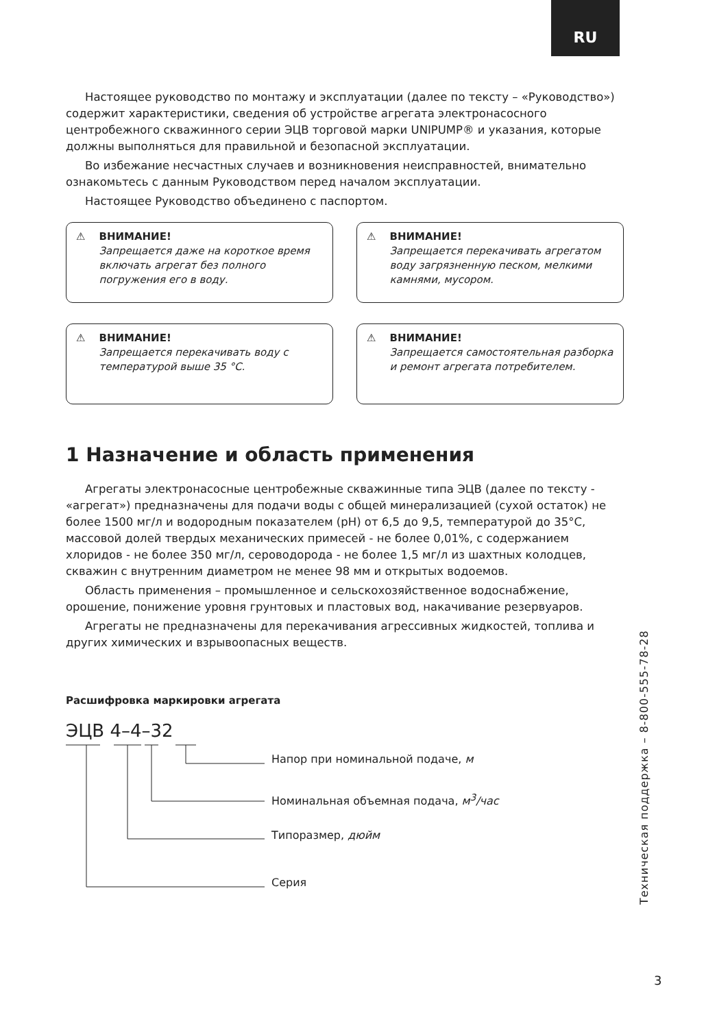RU
Настоящее руководство по монтажу и эксплуатации (далее по тексту – «Руководство») содержит характеристики, сведения об устройстве агрегата электронасосного центробежного скважинного серии ЭЦВ торговой марки UNIPUMP® и указания, которые должны выполняться для правильной и безопасной эксплуатации.
Во избежание несчастных случаев и возникновения неисправностей, внимательно ознакомьтесь с данным Руководством перед началом эксплуатации.
Настоящее Руководство объединено с паспортом.
⚠ ВНИМАНИЕ!
Запрещается даже на короткое время включать агрегат без полного погружения его в воду.
⚠ ВНИМАНИЕ!
Запрещается перекачивать агрегатом воду загрязненную песком, мелкими камнями, мусором.
⚠ ВНИМАНИЕ!
Запрещается перекачивать воду с температурой выше 35 °C.
⚠ ВНИМАНИЕ!
Запрещается самостоятельная разборка и ремонт агрегата потребителем.
1 Назначение и область применения
Агрегаты электронасосные центробежные скважинные типа ЭЦВ (далее по тексту - «агрегат») предназначены для подачи воды с общей минерализацией (сухой остаток) не более 1500 мг/л и водородным показателем (pH) от 6,5 до 9,5, температурой до 35°C, массовой долей твердых механических примесей - не более 0,01%, с содержанием хлоридов - не более 350 мг/л, сероводорода - не более 1,5 мг/л из шахтных колодцев, скважин с внутренним диаметром не менее 98 мм и открытых водоемов.
Область применения – промышленное и сельскохозяйственное водоснабжение, орошение, понижение уровня грунтовых и пластовых вод, накачивание резервуаров.
Агрегаты не предназначены для перекачивания агрессивных жидкостей, топлива и других химических и взрывоопасных веществ.
Расшифровка маркировки агрегата
ЭЦВ 4–4–32
Напор при номинальной подаче, м
Номинальная объемная подача, м<sup>3</sup>/час
Типоразмер, дюйм
Серия
Техническая поддержка – 8-800-555-78-28
3